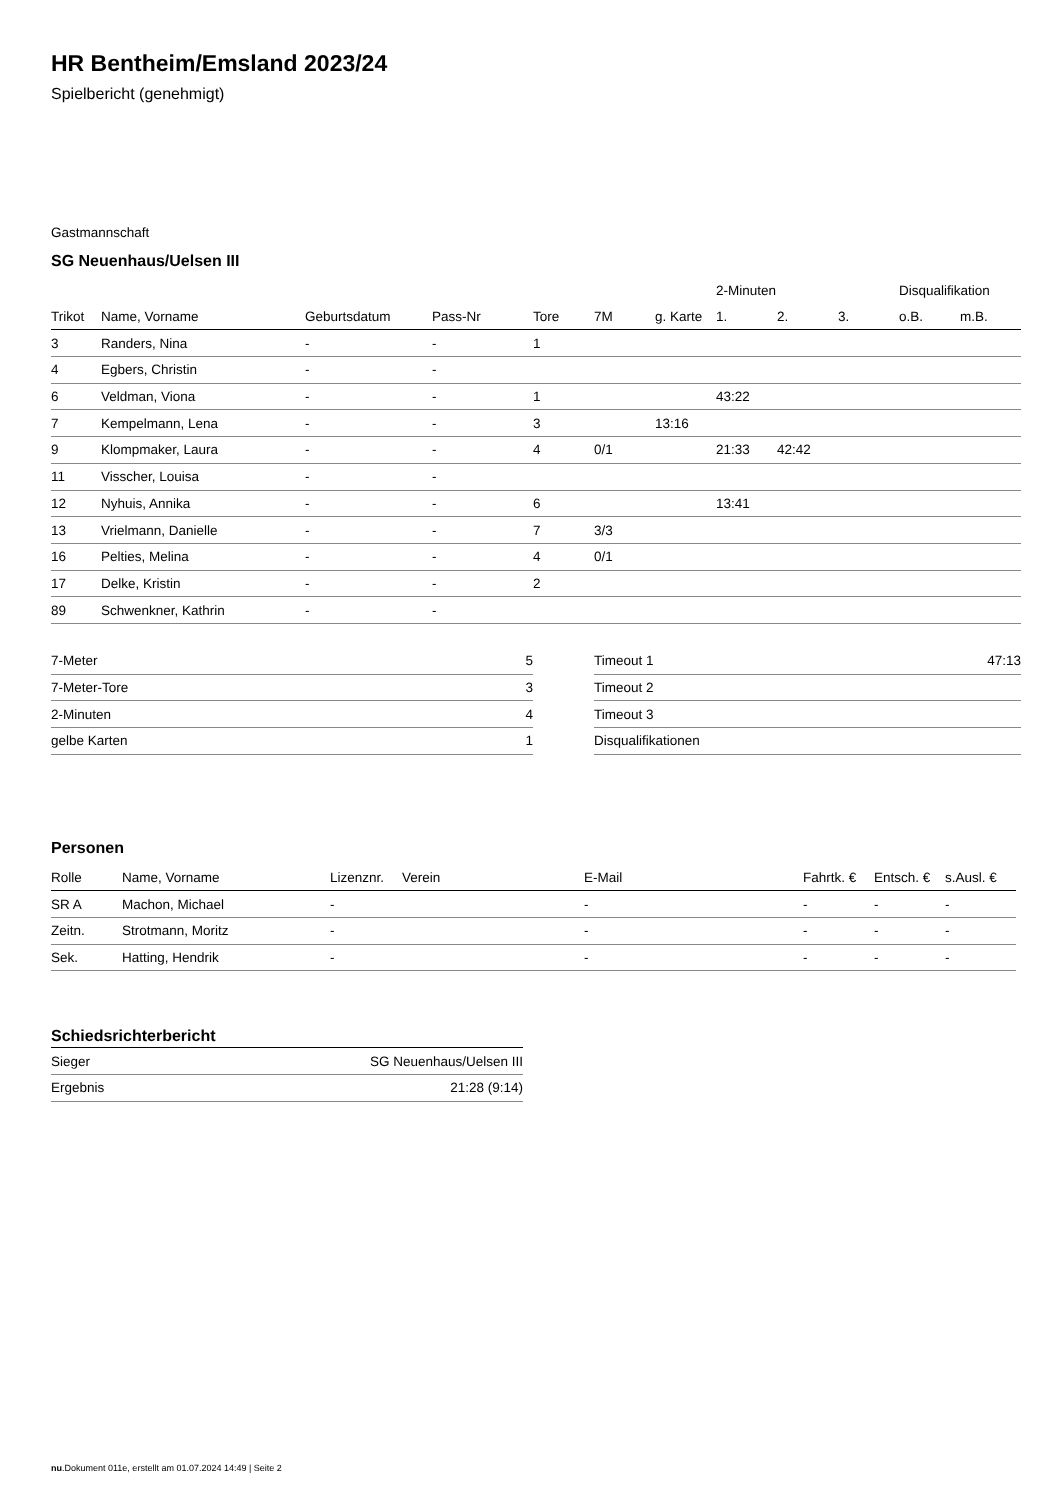HR Bentheim/Emsland 2023/24
Spielbericht (genehmigt)
Gastmannschaft
SG Neuenhaus/Uelsen III
| | | | | | | | 2-Minuten | | | Disqualifikation | |
| Trikot | Name, Vorname | Geburtsdatum | Pass-Nr | Tore | 7M | g. Karte | 1. | 2. | 3. | o.B. | m.B. |
| 3 | Randers, Nina | - | - | 1 | | | | | | | |
| 4 | Egbers, Christin | - | - | | | | | | | | |
| 6 | Veldman, Viona | - | - | 1 | | | 43:22 | | | | |
| 7 | Kempelmann, Lena | - | - | 3 | | 13:16 | | | | | |
| 9 | Klompmaker, Laura | - | - | 4 | 0/1 | | 21:33 | 42:42 | | | |
| 11 | Visscher, Louisa | - | - | | | | | | | | |
| 12 | Nyhuis, Annika | - | - | 6 | | | 13:41 | | | | |
| 13 | Vrielmann, Danielle | - | - | 7 | 3/3 | | | | | | |
| 16 | Pelties, Melina | - | - | 4 | 0/1 | | | | | | |
| 17 | Delke, Kristin | - | - | 2 | | | | | | | |
| 89 | Schwenkner, Kathrin | - | - | | | | | | | | |
| 7-Meter | 5 |
| 7-Meter-Tore | 3 |
| 2-Minuten | 4 |
| gelbe Karten | 1 |
| Timeout 1 | 47:13 |
| Timeout 2 | |
| Timeout 3 | |
| Disqualifikationen | |
Personen
| Rolle | Name, Vorname | Lizenznr. | Verein | E-Mail | Fahrtk. € | Entsch. € | s.Ausl. € |
| --- | --- | --- | --- | --- | --- | --- | --- |
| SR A | Machon, Michael | - | | - | - | - | - |
| Zeitn. | Strotmann, Moritz | - | | - | - | - | - |
| Sek. | Hatting, Hendrik | - | | - | - | - | - |
Schiedsrichterbericht
| Sieger | SG Neuenhaus/Uelsen III |
| Ergebnis | 21:28 (9:14) |
nu.Dokument 011e, erstellt am 01.07.2024 14:49 | Seite 2